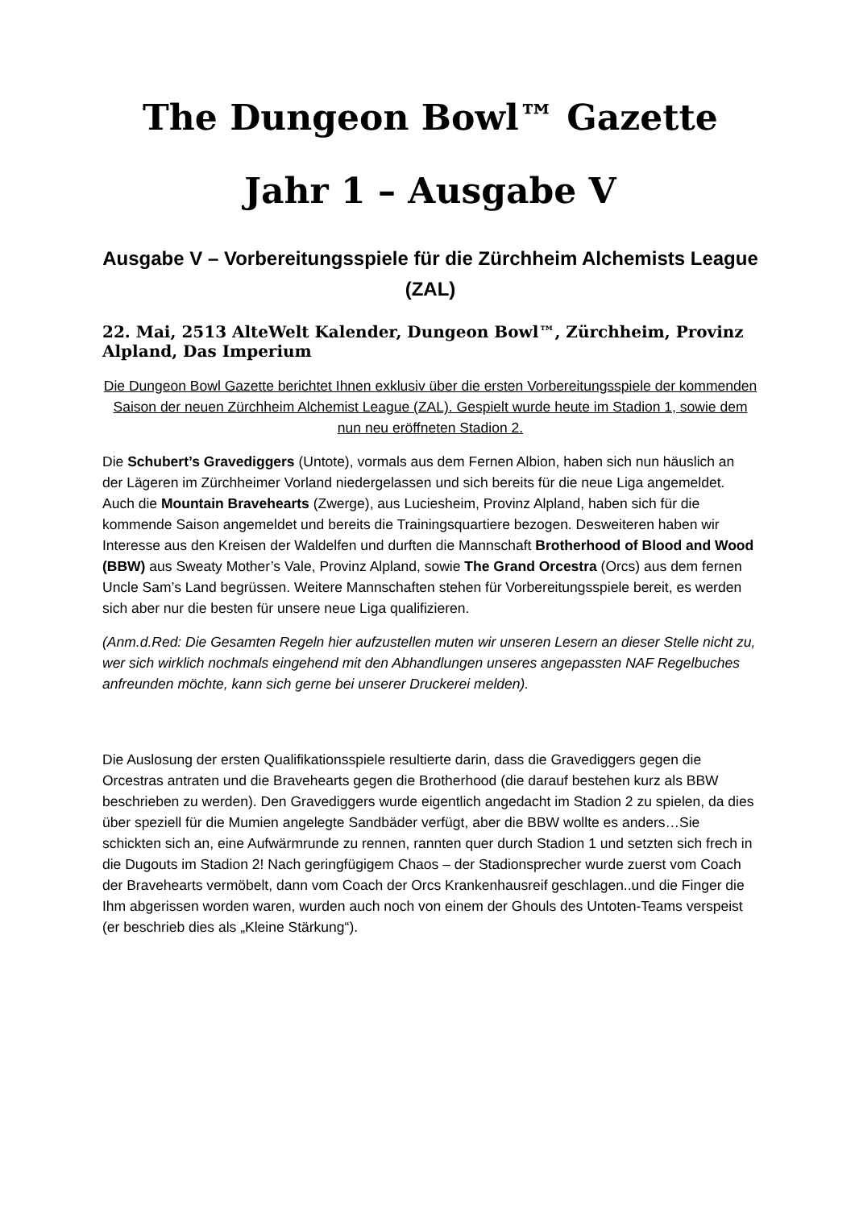The Dungeon Bowl™ Gazette
Jahr 1 – Ausgabe V
Ausgabe V – Vorbereitungsspiele für die Zürchheim Alchemists League (ZAL)
22. Mai, 2513 AlteWelt Kalender, Dungeon Bowl™, Zürchheim, Provinz Alpland, Das Imperium
Die Dungeon Bowl Gazette berichtet Ihnen exklusiv über die ersten Vorbereitungsspiele der kommenden Saison der neuen Zürchheim Alchemist League (ZAL). Gespielt wurde heute im Stadion 1, sowie dem nun neu eröffneten Stadion 2.
Die Schubert’s Gravediggers (Untote), vormals aus dem Fernen Albion, haben sich nun häuslich an der Lägeren im Zürchheimer Vorland niedergelassen und sich bereits für die neue Liga angemeldet. Auch die Mountain Bravehearts (Zwerge), aus Luciesheim, Provinz Alpland, haben sich für die kommende Saison angemeldet und bereits die Trainingsquartiere bezogen. Desweiteren haben wir Interesse aus den Kreisen der Waldelfen und durften die Mannschaft Brotherhood of Blood and Wood (BBW) aus Sweaty Mother’s Vale, Provinz Alpland, sowie The Grand Orcestra (Orcs) aus dem fernen Uncle Sam’s Land begrüssen. Weitere Mannschaften stehen für Vorbereitungsspiele bereit, es werden sich aber nur die besten für unsere neue Liga qualifizieren.
(Anm.d.Red: Die Gesamten Regeln hier aufzustellen muten wir unseren Lesern an dieser Stelle nicht zu, wer sich wirklich nochmals eingehend mit den Abhandlungen unseres angepassten NAF Regelbuches anfreunden möchte, kann sich gerne bei unserer Druckerei melden).
Die Auslosung der ersten Qualifikationsspiele resultierte darin, dass die Gravediggers gegen die Orcestras antraten und die Bravehearts gegen die Brotherhood (die darauf bestehen kurz als BBW beschrieben zu werden). Den Gravediggers wurde eigentlich angedacht im Stadion 2 zu spielen, da dies über speziell für die Mumien angelegte Sandbäder verfügt, aber die BBW wollte es anders…Sie schickten sich an, eine Aufwärmrunde zu rennen, rannten quer durch Stadion 1 und setzten sich frech in die Dugouts im Stadion 2! Nach geringfügigem Chaos – der Stadionsprecher wurde zuerst vom Coach der Bravehearts vermöbelt, dann vom Coach der Orcs Krankenhausreif geschlagen..und die Finger die Ihm abgerissen worden waren, wurden auch noch von einem der Ghouls des Untoten-Teams verspeist (er beschrieb dies als „Kleine Stärkung“).